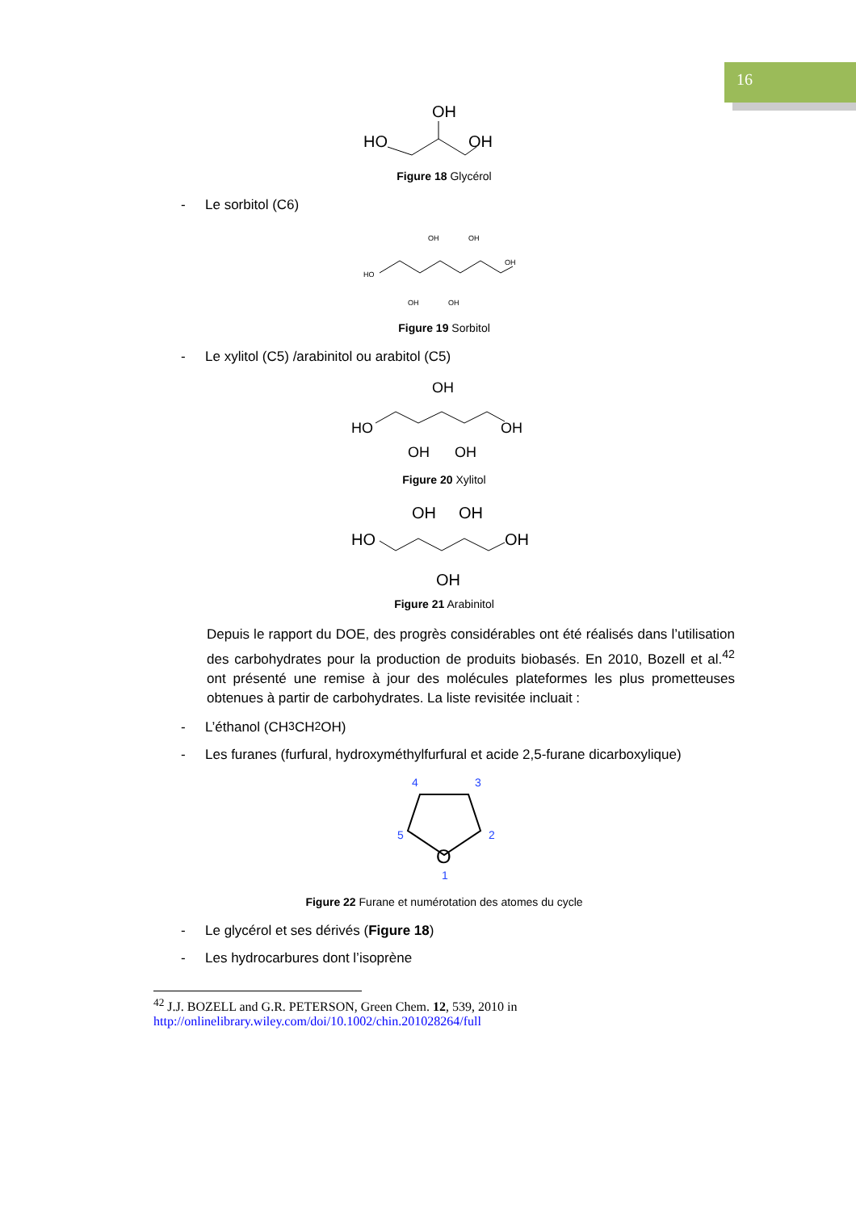16
OH
HO
OH
Figure 18 Glycérol
- Le sorbitol (C6)
HO
OH
OH
OH
OH
OH
Figure 19 Sorbitol
- Le xylitol (C5) /arabinitol ou arabitol (C5)
OH
HO
OH
OH
OH
Figure 20 Xylitol
OH
OH
HO
OH
OH
Figure 21 Arabinitol
Depuis le rapport du DOE, des progrès considérables ont été réalisés dans l’utilisation des carbohydrates pour la production de produits biobasés. En 2010, Bozell et al.<sup>42</sup> ont présenté une remise à jour des molécules plateformes les plus prometteuses obtenues à partir de carbohydrates. La liste revisitée incluait :
- L’éthanol (CH<sub>3</sub>CH<sub>2</sub>OH)
- Les furanes (furfural, hydroxyméthylfurfural et acide 2,5-furane dicarboxylique)
4
3
5
2
1
O
Figure 22 Furane et numérotation des atomes du cycle
- Le glycérol et ses dérivés (Figure 18)
- Les hydrocarbures dont l’isoprène
<sup>42</sup> J.J. BOZELL and G.R. PETERSON, Green Chem. 12, 539, 2010 in
http://onlinelibrary.wiley.com/doi/10.1002/chin.201028264/full